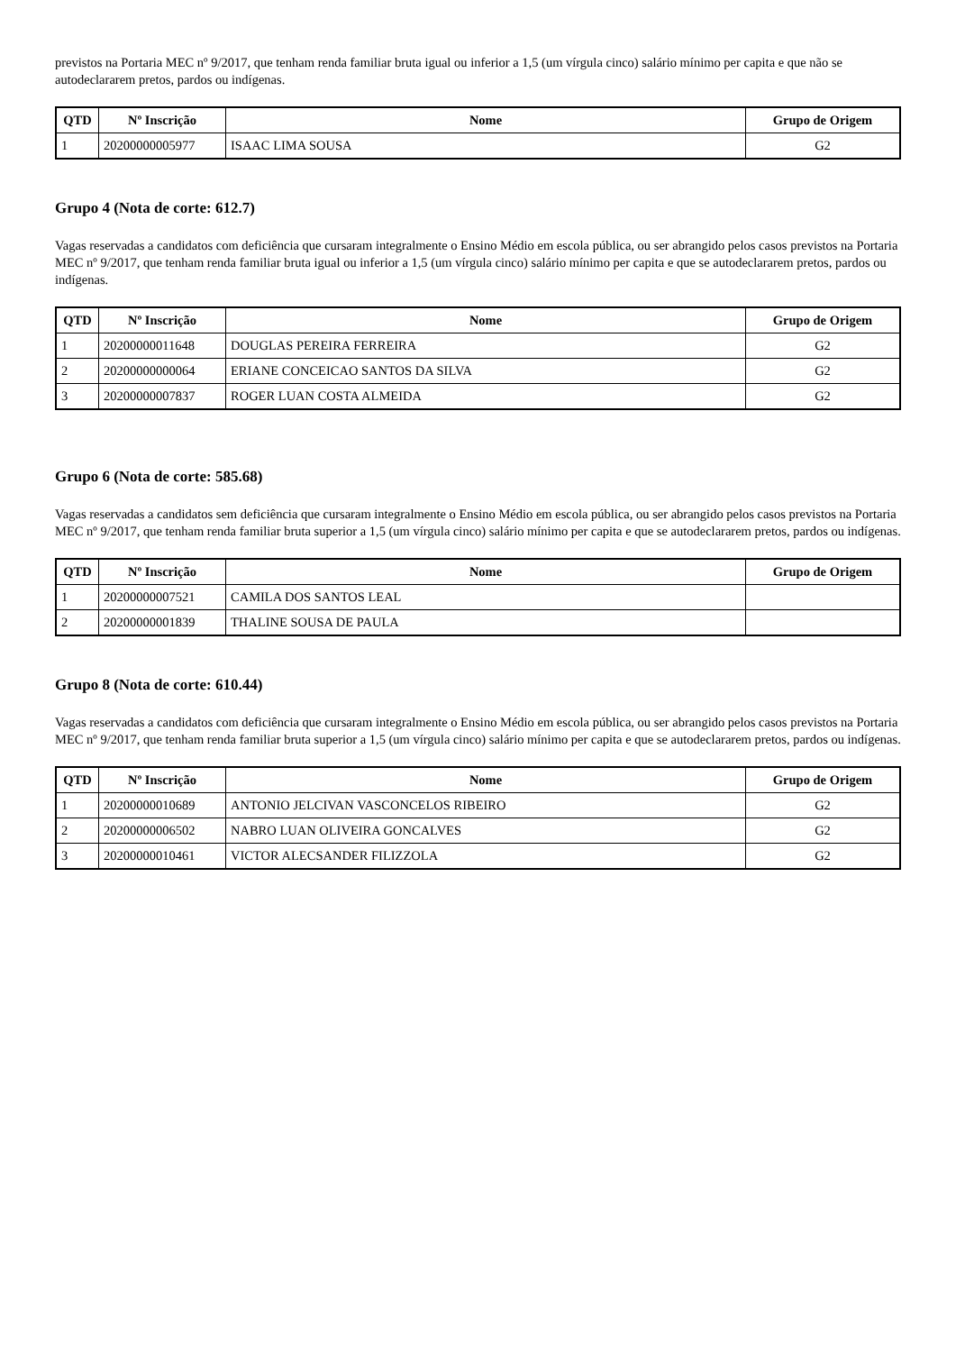previstos na Portaria MEC nº 9/2017, que tenham renda familiar bruta igual ou inferior a 1,5 (um vírgula cinco) salário mínimo per capita e que não se autodeclararem pretos, pardos ou indígenas.
| QTD | Nº Inscrição | Nome | Grupo de Origem |
| --- | --- | --- | --- |
| 1 | 20200000005977 | ISAAC LIMA SOUSA | G2 |
Grupo 4 (Nota de corte: 612.7)
Vagas reservadas a candidatos com deficiência que cursaram integralmente o Ensino Médio em escola pública, ou ser abrangido pelos casos previstos na Portaria MEC nº 9/2017, que tenham renda familiar bruta igual ou inferior a 1,5 (um vírgula cinco) salário mínimo per capita e que se autodeclararem pretos, pardos ou indígenas.
| QTD | Nº Inscrição | Nome | Grupo de Origem |
| --- | --- | --- | --- |
| 1 | 20200000011648 | DOUGLAS PEREIRA FERREIRA | G2 |
| 2 | 20200000000064 | ERIANE CONCEICAO SANTOS DA SILVA | G2 |
| 3 | 20200000007837 | ROGER LUAN COSTA ALMEIDA | G2 |
Grupo 6 (Nota de corte: 585.68)
Vagas reservadas a candidatos sem deficiência que cursaram integralmente o Ensino Médio em escola pública, ou ser abrangido pelos casos previstos na Portaria MEC nº 9/2017, que tenham renda familiar bruta superior a 1,5 (um vírgula cinco) salário mínimo per capita e que se autodeclararem pretos, pardos ou indígenas.
| QTD | Nº Inscrição | Nome | Grupo de Origem |
| --- | --- | --- | --- |
| 1 | 20200000007521 | CAMILA DOS SANTOS LEAL | |
| 2 | 20200000001839 | THALINE SOUSA DE PAULA | |
Grupo 8 (Nota de corte: 610.44)
Vagas reservadas a candidatos com deficiência que cursaram integralmente o Ensino Médio em escola pública, ou ser abrangido pelos casos previstos na Portaria MEC nº 9/2017, que tenham renda familiar bruta superior a 1,5 (um vírgula cinco) salário mínimo per capita e que se autodeclararem pretos, pardos ou indígenas.
| QTD | Nº Inscrição | Nome | Grupo de Origem |
| --- | --- | --- | --- |
| 1 | 20200000010689 | ANTONIO JELCIVAN VASCONCELOS RIBEIRO | G2 |
| 2 | 20200000006502 | NABRO LUAN OLIVEIRA GONCALVES | G2 |
| 3 | 20200000010461 | VICTOR ALECSANDER FILIZZOLA | G2 |